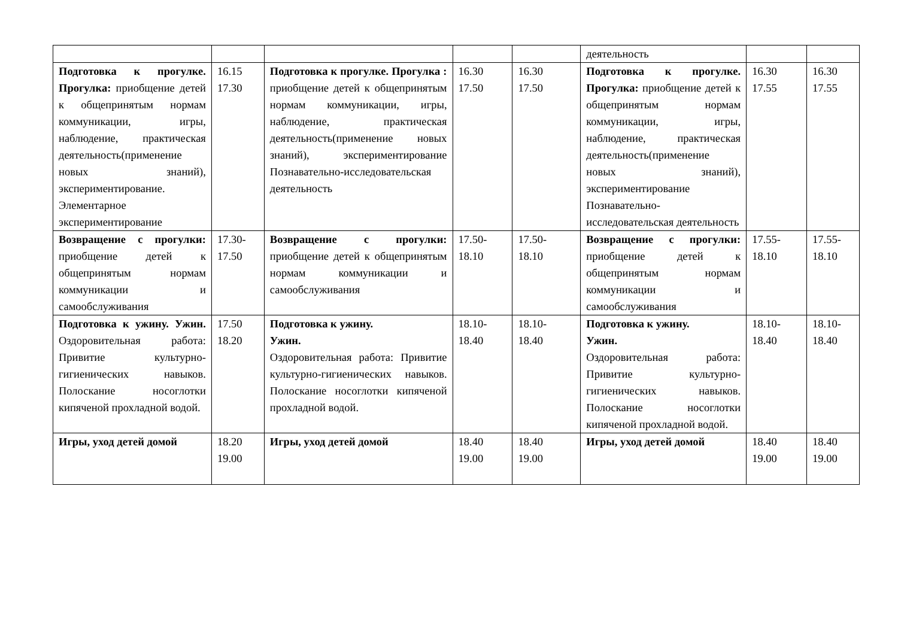| | | | | | деятельность | | |
| Подготовка к прогулке. Прогулка: приобщение детей к общепринятым нормам коммуникации, игры, наблюдение, практическая деятельность(применение новых знаний), экспериментирование. Элементарное экспериментирование | 16.15 17.30 | Подготовка к прогулке. Прогулка : приобщение детей к общепринятым нормам коммуникации, игры, наблюдение, практическая деятельность(применение новых знаний), экспериментирование Познавательно-исследовательская деятельность | 16.30 17.50 | 16.30 17.50 | Подготовка к прогулке. Прогулка: приобщение детей к общепринятым нормам коммуникации, игры, наблюдение, практическая деятельность(применение новых знаний), экспериментирование Познавательно-исследовательская деятельность | 16.30 17.55 | 16.30 17.55 |
| Возвращение с прогулки: приобщение детей к общепринятым нормам коммуникации и самообслуживания | 17.30- 17.50 | Возвращение с прогулки: приобщение детей к общепринятым нормам коммуникации и самообслуживания | 17.50- 18.10 | 17.50- 18.10 | Возвращение с прогулки: приобщение детей к общепринятым нормам коммуникации и самообслуживания | 17.55- 18.10 | 17.55- 18.10 |
| Подготовка к ужину. Ужин. Оздоровительная работа: Привитие культурно-гигиенических навыков. Полоскание носоглотки кипяченой прохладной водой. | 17.50 18.20 | Подготовка к ужину. Ужин. Оздоровительная работа: Привитие культурно-гигиенических навыков. Полоскание носоглотки кипяченой прохладной водой. | 18.10- 18.40 | 18.10- 18.40 | Подготовка к ужину. Ужин. Оздоровительная работа: Привитие культурно-гигиенических навыков. Полоскание носоглотки кипяченой прохладной водой. | 18.10- 18.40 | 18.10- 18.40 |
| Игры, уход детей домой | 18.20 19.00 | Игры, уход детей домой | 18.40 19.00 | 18.40 19.00 | Игры, уход детей домой | 18.40 19.00 | 18.40 19.00 |